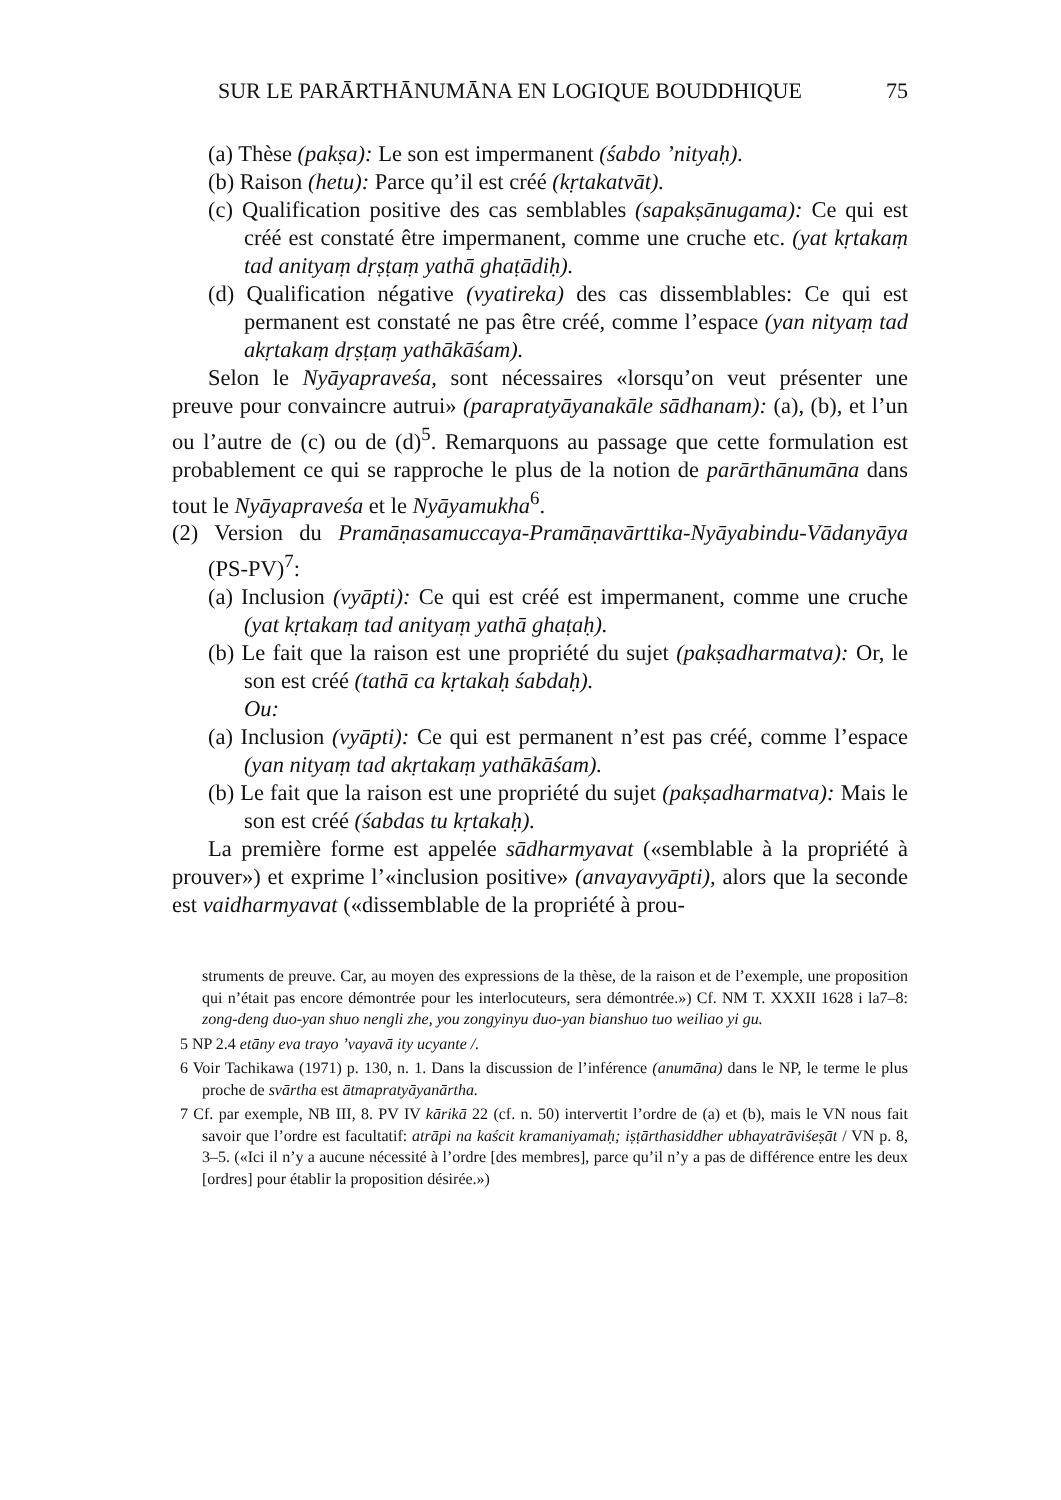SUR LE PARĀRTHĀNUMĀNA EN LOGIQUE BOUDDHIQUE 75
(a) Thèse (pakṣa): Le son est impermanent (śabdo ’nityaḥ).
(b) Raison (hetu): Parce qu’il est créé (kṛtakatvāt).
(c) Qualification positive des cas semblables (sapakṣānugama): Ce qui est créé est constaté être impermanent, comme une cruche etc. (yat kṛtakaṃ tad anityaṃ dṛṣṭaṃ yathā ghaṭādiḥ).
(d) Qualification négative (vyatireka) des cas dissemblables: Ce qui est permanent est constaté ne pas être créé, comme l’espace (yan nityaṃ tad akṛtakaṃ dṛṣṭaṃ yathākāśam).
Selon le Nyāyapraveśa, sont nécessaires «lorsqu’on veut présenter une preuve pour convaincre autrui» (parapratyāyanakāle sādhanam): (a), (b), et l’un ou l’autre de (c) ou de (d)<sup>5</sup>. Remarquons au passage que cette formulation est probablement ce qui se rapproche le plus de la notion de parārthānumāna dans tout le Nyāyapraveśa et le Nyāyamukha<sup>6</sup>.
(2) Version du Pramāṇasamuccaya-Pramāṇavārttika-Nyāyabindu-Vādanyāya (PS-PV)<sup>7</sup>:
(a) Inclusion (vyāpti): Ce qui est créé est impermanent, comme une cruche (yat kṛtakaṃ tad anityaṃ yathā ghaṭaḥ).
(b) Le fait que la raison est une propriété du sujet (pakṣadharmatva): Or, le son est créé (tathā ca kṛtakaḥ śabdaḥ).
Ou:
(a) Inclusion (vyāpti): Ce qui est permanent n’est pas créé, comme l’espace (yan nityaṃ tad akṛtakaṃ yathākāśam).
(b) Le fait que la raison est une propriété du sujet (pakṣadharmatva): Mais le son est créé (śabdas tu kṛtakaḥ).
La première forme est appelée sādharmyavat («semblable à la propriété à prouver») et exprime l’«inclusion positive» (anvayavyāpti), alors que la seconde est vaidharmyavat («dissemblable de la propriété à prou-
struments de preuve. Car, au moyen des expressions de la thèse, de la raison et de l’exemple, une proposition qui n’était pas encore démontrée pour les interlocuteurs, sera démontrée.») Cf. NM T. XXXII 1628 i la7–8: zong-deng duo-yan shuo nengli zhe, you zongyinyu duo-yan bianshuo tuo weiliao yi gu.
5 NP 2.4 etāny eva trayo ’vayavā ity ucyante /.
6 Voir Tachikawa (1971) p. 130, n. 1. Dans la discussion de l’inférence (anumāna) dans le NP, le terme le plus proche de svārtha est ātmapratyāyanārtha.
7 Cf. par exemple, NB III, 8. PV IV kārikā 22 (cf. n. 50) intervertit l’ordre de (a) et (b), mais le VN nous fait savoir que l’ordre est facultatif: atrāpi na kaścit kramaniyamaḥ; iṣṭārthasiddher ubhayatrāviśeṣāt / VN p. 8, 3–5. («Ici il n’y a aucune nécessité à l’ordre [des membres], parce qu’il n’y a pas de différence entre les deux [ordres] pour établir la proposition désirée.»)